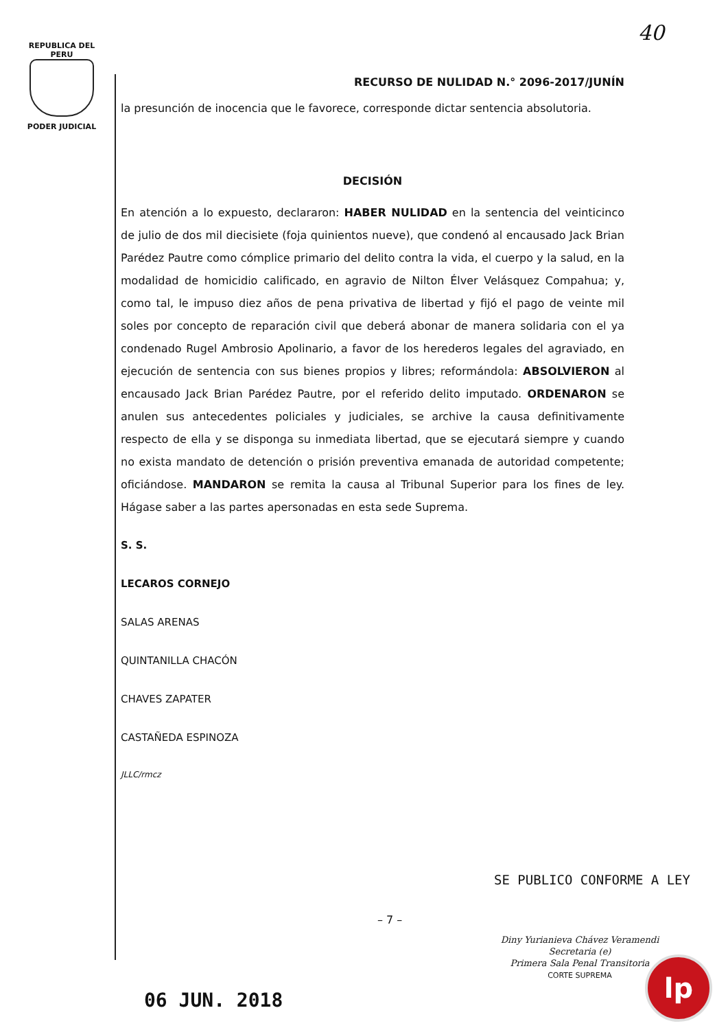REPUBLICA DEL PERU
PODER JUDICIAL
40
RECURSO DE NULIDAD N.° 2096-2017/JUNÍN
la presunción de inocencia que le favorece, corresponde dictar sentencia absolutoria.
DECISIÓN
En atención a lo expuesto, declararon: HABER NULIDAD en la sentencia del veinticinco de julio de dos mil diecisiete (foja quinientos nueve), que condenó al encausado Jack Brian Parédez Pautre como cómplice primario del delito contra la vida, el cuerpo y la salud, en la modalidad de homicidio calificado, en agravio de Nilton Élver Velásquez Compahua; y, como tal, le impuso diez años de pena privativa de libertad y fijó el pago de veinte mil soles por concepto de reparación civil que deberá abonar de manera solidaria con el ya condenado Rugel Ambrosio Apolinario, a favor de los herederos legales del agraviado, en ejecución de sentencia con sus bienes propios y libres; reformándola: ABSOLVIERON al encausado Jack Brian Parédez Pautre, por el referido delito imputado. ORDENARON se anulen sus antecedentes policiales y judiciales, se archive la causa definitivamente respecto de ella y se disponga su inmediata libertad, que se ejecutará siempre y cuando no exista mandato de detención o prisión preventiva emanada de autoridad competente; oficiándose. MANDARON se remita la causa al Tribunal Superior para los fines de ley. Hágase saber a las partes apersonadas en esta sede Suprema.
S. S.
LECAROS CORNEJO
SALAS ARENAS
QUINTANILLA CHACÓN
CHAVES ZAPATER
CASTAÑEDA ESPINOZA
JLLC/rmcz
SE PUBLICO CONFORME A LEY
– 7 –
Diny Yurianieva Chávez Veramendi
Secretaria (e)
Primera Sala Penal Transitoria
CORTE SUPREMA
06 JUN. 2018
lp